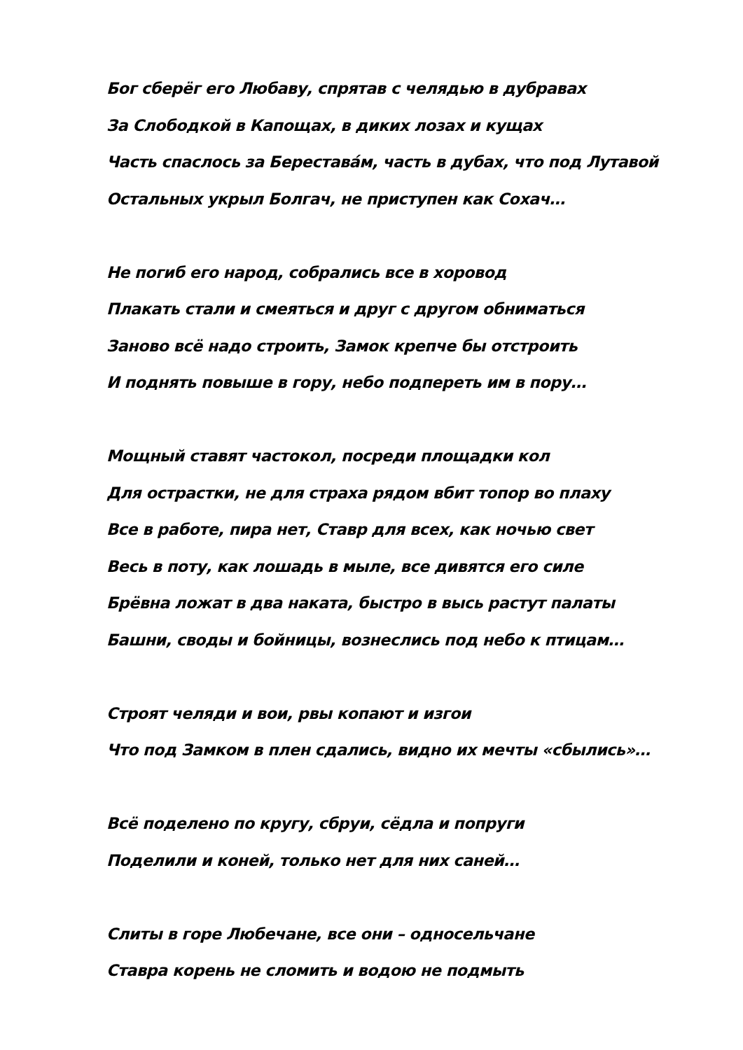Бог сберёг его Любаву, спрятав с челядью в дубравах
За Слободкой в Капощах, в диких лозах и кущах
Часть спаслось за Берестава́м, часть в дубах, что под Лутавой
Остальных укрыл Болгач, не приступен как Сохач…
Не погиб его народ, собрались все в хоровод
Плакать стали и смеяться и друг с другом обниматься
Заново всё надо строить, Замок крепче бы отстроить
И поднять повыше в гору, небо подпереть им в пору…
Мощный ставят частокол, посреди площадки кол
Для острастки, не для страха рядом вбит топор во плаху
Все в работе, пира нет, Ставр для всех, как ночью свет
Весь в поту, как лошадь в мыле, все дивятся его силе
Брёвна ложат в два наката, быстро в высь растут палаты
Башни, своды и бойницы, вознеслись под небо к птицам…
Строят челяди и вои, рвы копают и изгои
Что под Замком в плен сдались, видно их мечты «сбылись»…
Всё поделено по кругу, сбруи, сёдла и попруги
Поделили и коней, только нет для них саней…
Слиты в горе Любечане, все они – односельчане
Ставра корень не сломить и водою не подмыть